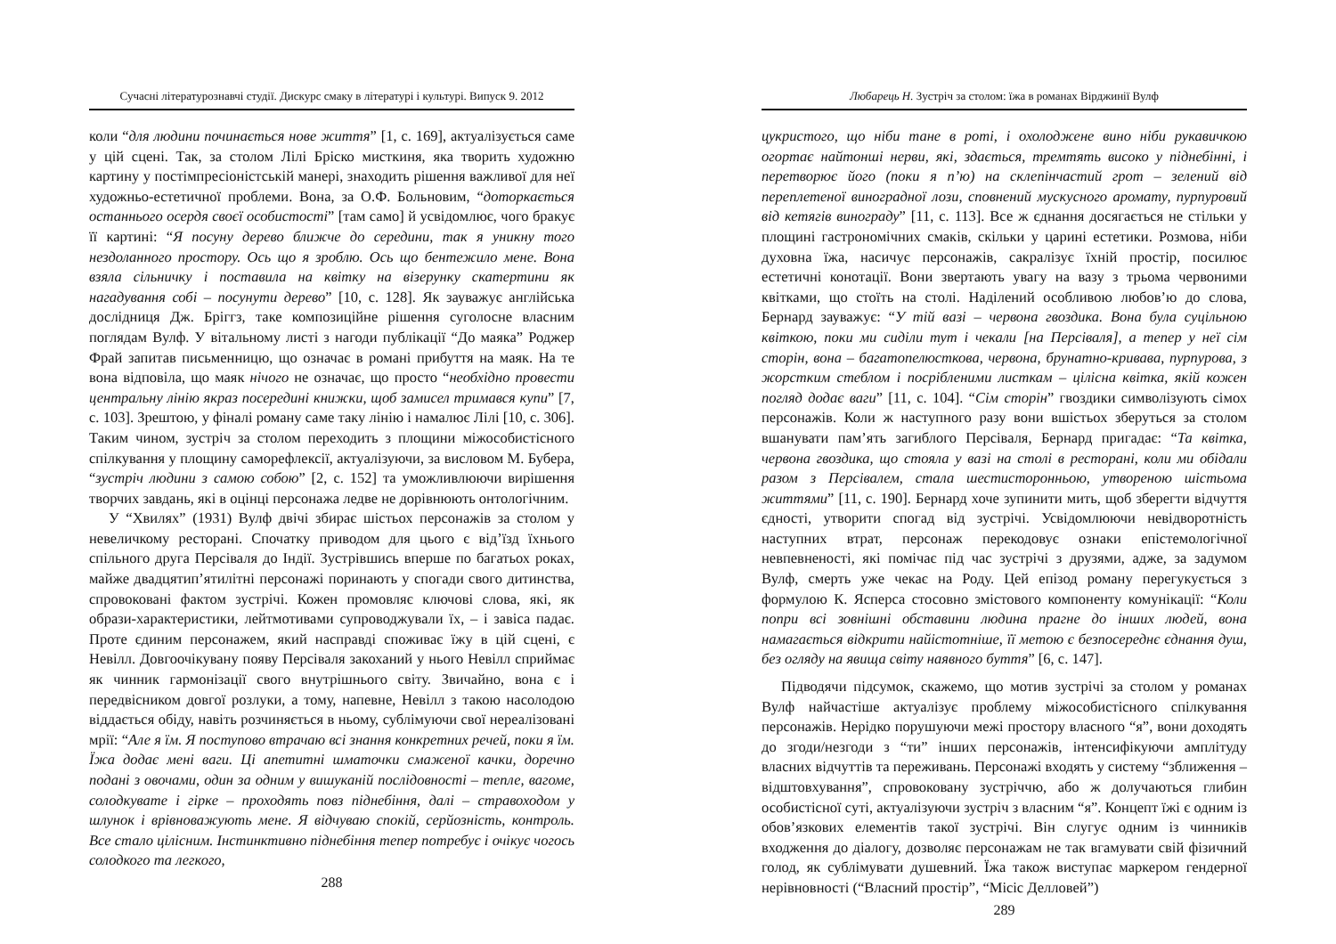Сучасні літературознавчі студії. Дискурс смаку в літературі і культурі. Випуск 9. 2012
коли “для людини починається нове життя” [1, с. 169], актуалізується саме у цій сцені. Так, за столом Лілі Бріско мисткиня, яка творить художню картину у постімпресіоністській манері, знаходить рішення важливої для неї художньо-естетичної проблеми. Вона, за О.Ф. Больновим, “доторкається останнього осердя своєї особистості” [там само] й усвідомлює, чого бракує її картині: “Я посуну дерево ближче до середини, так я уникну того нездоланного простору. Ось що я зроблю. Ось що бентежило мене. Вона взяла сільничку і поставила на квітку на візерунку скатертини як нагадування собі – посунути дерево” [10, с. 128]. Як зауважує англійська дослідниця Дж. Бріггз, таке композиційне рішення суголосне власним поглядам Вулф. У вітальному листі з нагоди публікації “До маяка” Роджер Фрай запитав письменницю, що означає в романі прибуття на маяк. На те вона відповіла, що маяк нічого не означає, що просто “необхідно провести центральну лінію якраз посередині книжки, щоб замисел тримався купи” [7, с. 103]. Зрештою, у фіналі роману саме таку лінію і намалює Лілі [10, с. 306]. Таким чином, зустріч за столом переходить з площини міжособистісного спілкування у площину саморефлексії, актуалізуючи, за висловом М. Бубера, “зустріч людини з самою собою” [2, с. 152] та уможливлюючи вирішення творчих завдань, які в оцінці персонажа ледве не дорівнюють онтологічним.
У “Хвилях” (1931) Вулф двічі збирає шістьох персонажів за столом у невеличкому ресторані. Спочатку приводом для цього є від’їзд їхнього спільного друга Персіваля до Індії. Зустрівшись вперше по багатьох роках, майже двадцятип’ятилітні персонажі поринають у спогади свого дитинства, спровоковані фактом зустрічі. Кожен промовляє ключові слова, які, як образи-характеристики, лейтмотивами супроводжували їх, – і завіса падає. Проте єдиним персонажем, який насправді споживає їжу в цій сцені, є Невілл. Довгоочікувану появу Персіваля закоханий у нього Невілл сприймає як чинник гармонізації свого внутрішнього світу. Звичайно, вона є і передвісником довгої розлуки, а тому, напевне, Невілл з такою насолодою віддається обіду, навіть розчиняється в ньому, сублімуючи свої нереалізовані мрії: “Але я їм. Я поступово втрачаю всі знання конкретних речей, поки я їм. Їжа додає мені ваги. Ці апетитні шматочки смаженої качки, доречно подані з овочами, один за одним у вишуканій послідовності – тепле, вагоме, солодкувате і гірке – проходять повз піднебіння, далі – стравоходом у шлунок і врівноважують мене. Я відчуваю спокій, серйозність, контроль. Все стало цілісним. Інстинктивно піднебіння тепер потребує і очікує чогось солодкого та легкого,
288
Любарець Н. Зустріч за столом: їжа в романах Вірджинії Вулф
цукристого, що ніби тане в роті, і охолоджене вино ніби рукавичкою огортає найтонші нерви, які, здається, тремтять високо у піднебінні, і перетворює його (поки я п’ю) на склепінчастий грот – зелений від переплетеної виноградної лози, сповнений мускусного аромату, пурпуровий від кетягів винограду” [11, с. 113]. Все ж єднання досягається не стільки у площині гастрономічних смаків, скільки у царині естетики. Розмова, ніби духовна їжа, насичує персонажів, сакралізує їхній простір, посилює естетичні конотації. Вони звертають увагу на вазу з трьома червоними квітками, що стоїть на столі. Наділений особливою любов’ю до слова, Бернард зауважує: “У тій вазі – червона гвоздика. Вона була суцільною квіткою, поки ми сиділи тут і чекали [на Персіваля], а тепер у неї сім сторін, вона – багатопелюсткова, червона, брунатно-кривава, пурпурова, з жорстким стеблом і посрібленими листкам – цілісна квітка, якій кожен погляд додає ваги” [11, с. 104]. “Сім сторін” гвоздики символізують сімох персонажів. Коли ж наступного разу вони вшістьох зберуться за столом вшанувати пам’ять загиблого Персіваля, Бернард пригадає: “Та квітка, червона гвоздика, що стояла у вазі на столі в ресторані, коли ми обідали разом з Персівалем, стала шестисторонньою, утвореною шістьома життями” [11, с. 190]. Бернард хоче зупинити мить, щоб зберегти відчуття єдності, утворити спогад від зустрічі. Усвідомлюючи невідворотність наступних втрат, персонаж перекодовує ознаки епістемологічної невпевненості, які помічає під час зустрічі з друзями, адже, за задумом Вулф, смерть уже чекає на Роду. Цей епізод роману перегукується з формулою К. Ясперса стосовно змістового компоненту комунікації: “Коли попри всі зовнішні обставини людина прагне до інших людей, вона намагається відкрити найістотніше, її метою є безпосереднє єднання душ, без огляду на явища світу наявного буття” [6, с. 147].
Підводячи підсумок, скажемо, що мотив зустрічі за столом у романах Вулф найчастіше актуалізує проблему міжособистісного спілкування персонажів. Нерідко порушуючи межі простору власного “я”, вони доходять до згоди/незгоди з “ти” інших персонажів, інтенсифікуючи амплітуду власних відчуттів та переживань. Персонажі входять у систему “зближення – відштовхування”, спровоковану зустріччю, або ж долучаються глибин особистісної суті, актуалізуючи зустріч з власним “я”. Концепт їжі є одним із обов’язкових елементів такої зустрічі. Він слугує одним із чинників входження до діалогу, дозволяє персонажам не так вгамувати свій фізичний голод, як сублімувати душевний. Їжа також виступає маркером гендерної нерівновності (“Власний простір”, “Місіс Делловей”)
289